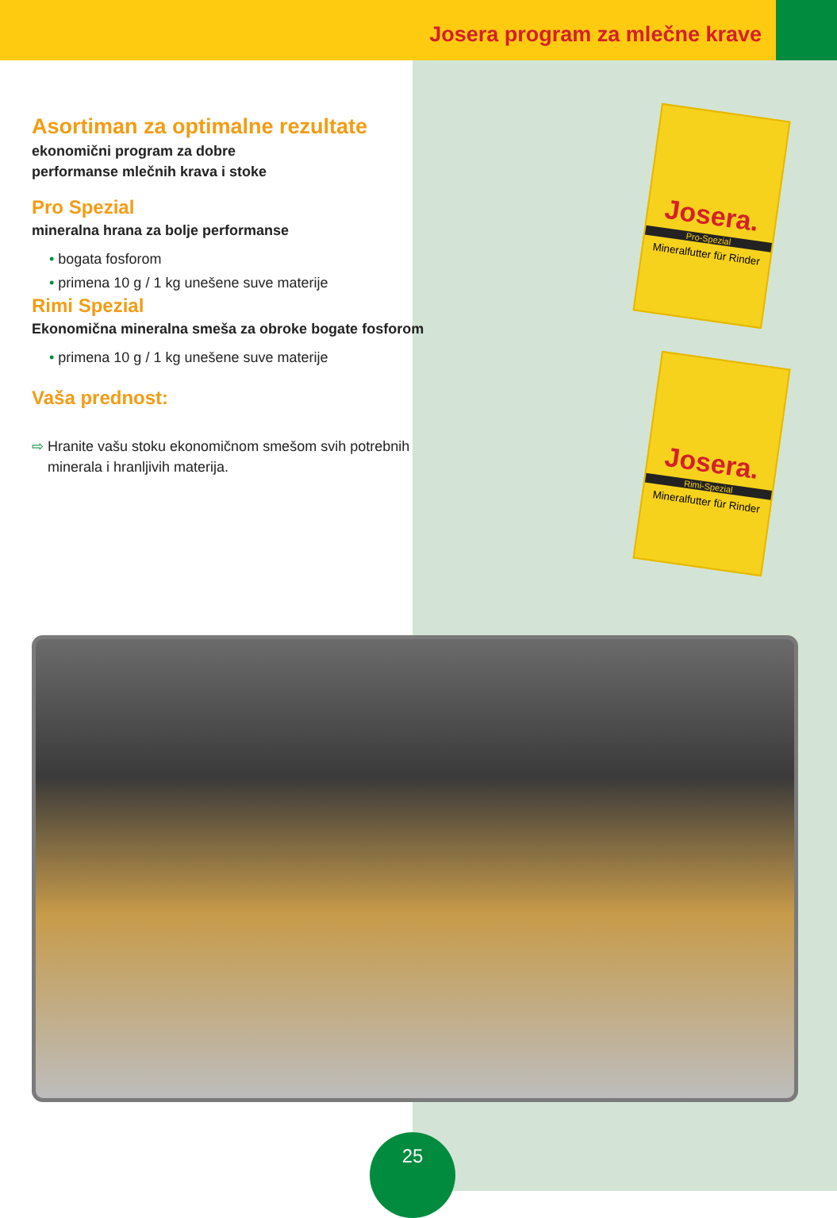Josera program za mlečne krave
Asortiman za optimalne rezultate
ekonomični program za dobre
performanse mlečnih krava i stoke
Pro Spezial
mineralna hrana za bolje performanse
• bogata fosforom
• primena 10 g / 1 kg unešene suve materije
Rimi Spezial
Ekonomična mineralna smeša za obroke bogate fosforom
• primena 10 g / 1 kg unešene suve materije
Vaša prednost:
⇨ Hranite vašu stoku ekonomičnom smešom svih potrebnih
minerala i hranljivih materija.
Josera.
Pro-Spezial
Mineralfutter für Rinder
Josera.
Rimi-Spezial
Mineralfutter für Rinder
25